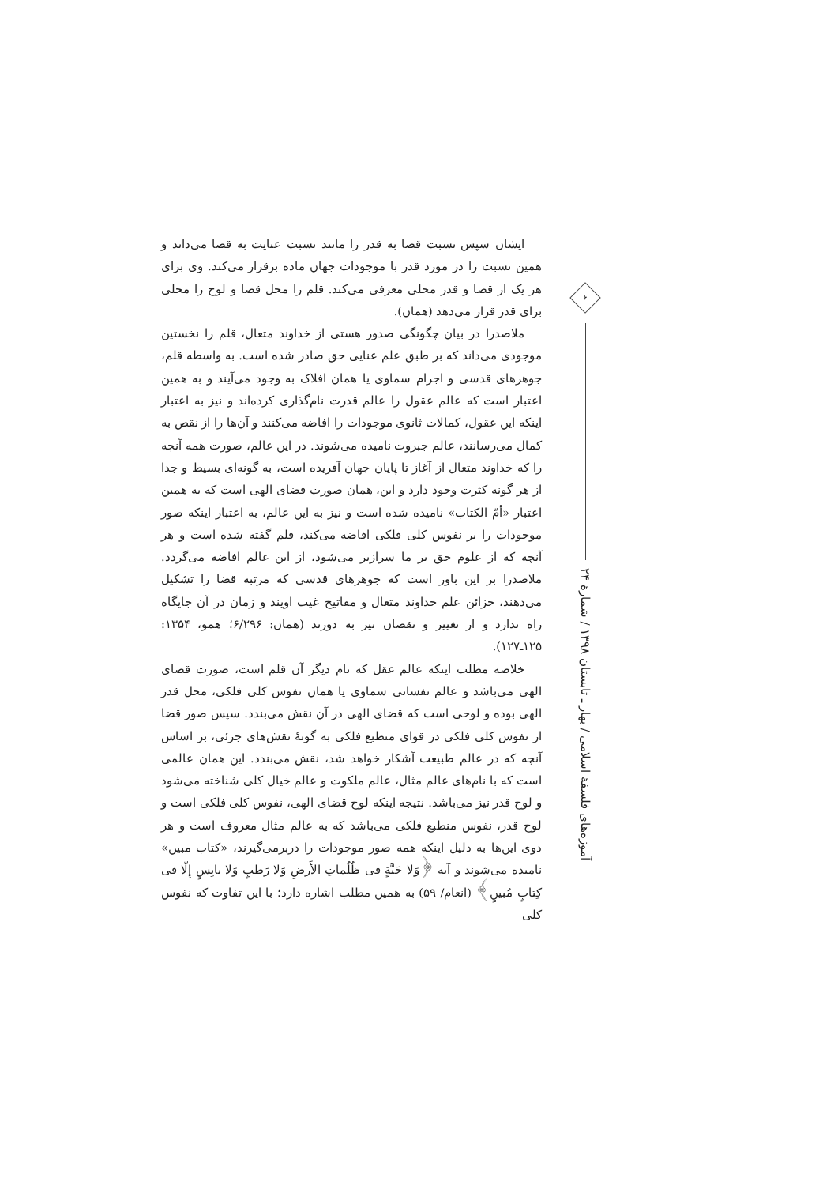ایشان سپس نسبت قضا به قدر را مانند نسبت عنایت به قضا می‌داند و همین نسبت را در مورد قدر با موجودات جهان ماده برقرار می‌کند. وی برای هر یک از قضا و قدر محلی معرفی می‌کند. قلم را محل قضا و لوح را محلی برای قدر قرار می‌دهد (همان).
ملاصدرا در بیان چگونگی صدور هستی از خداوند متعال، قلم را نخستین موجودی می‌داند که بر طبق علم عنایی حق صادر شده است. به واسطه قلم، جوهرهای قدسی و اجرام سماوی یا همان افلاک به وجود می‌آیند و به همین اعتبار است که عالم عقول را عالم قدرت نام‌گذاری کرده‌اند و نیز به اعتبار اینکه این عقول، کمالات ثانوی موجودات را افاضه می‌کنند و آن‌ها را از نقص به کمال می‌رسانند، عالم جبروت نامیده می‌شوند. در این عالم، صورت همه آنچه را که خداوند متعال از آغاز تا پایان جهان آفریده است، به گونه‌ای بسیط و جدا از هر گونه کثرت وجود دارد و این، همان صورت قضای الهی است که به همین اعتبار «أمّ الکتاب» نامیده شده است و نیز به این عالم، به اعتبار اینکه صور موجودات را بر نفوس کلی فلکی افاضه می‌کند، قلم گفته شده است و هر آنچه که از علوم حق بر ما سرازیر می‌شود، از این عالم افاضه می‌گردد. ملاصدرا بر این باور است که جوهرهای قدسی که مرتبه قضا را تشکیل می‌دهند، خزائن علم خداوند متعال و مفاتیح غیب اویند و زمان در آن جایگاه راه ندارد و از تغییر و نقصان نیز به دورند (همان: ۶/۲۹۶؛ همو، ۱۳۵۴: ۱۲۵ـ۱۲۷).
خلاصه مطلب اینکه عالم عقل که نام دیگر آن قلم است، صورت قضای الهی می‌باشد و عالم نفسانی سماوی یا همان نفوس کلی فلکی، محل قدر الهی بوده و لوحی است که قضای الهی در آن نقش می‌بندد. سپس صور قضا از نفوس کلی فلکی در قوای منطبع فلکی به گونهٔ نقش‌های جزئی، بر اساس آنچه که در عالم طبیعت آشکار خواهد شد، نقش می‌بندد. این همان عالمی است که با نام‌های عالم مثال، عالم ملکوت و عالم خیال کلی شناخته می‌شود و لوح قدر نیز می‌باشد. نتیجه اینکه لوح قضای الهی، نفوس کلی فلکی است و لوح قدر، نفوس منطبع فلکی می‌باشد که به عالم مثال معروف است و هر دوی این‌ها به دلیل اینکه همه صور موجودات را دربرمی‌گیرند، «کتاب مبین» نامیده می‌شوند و آیه ﴿وَلا حَبَّةٍ فی ظُلُماتِ الأَرضِ وَلا رَطبٍ وَلا یابِسٍ إِلّا فی کِتابٍ مُبینٍ﴾ (انعام/ ۵۹) به همین مطلب اشاره دارد؛ با این تفاوت که نفوس کلی
۶
آموزه‌های فلسفهٔ اسلامی / بهار ـ تابستان ۱۳۹۸ / شمارهٔ ۲۴